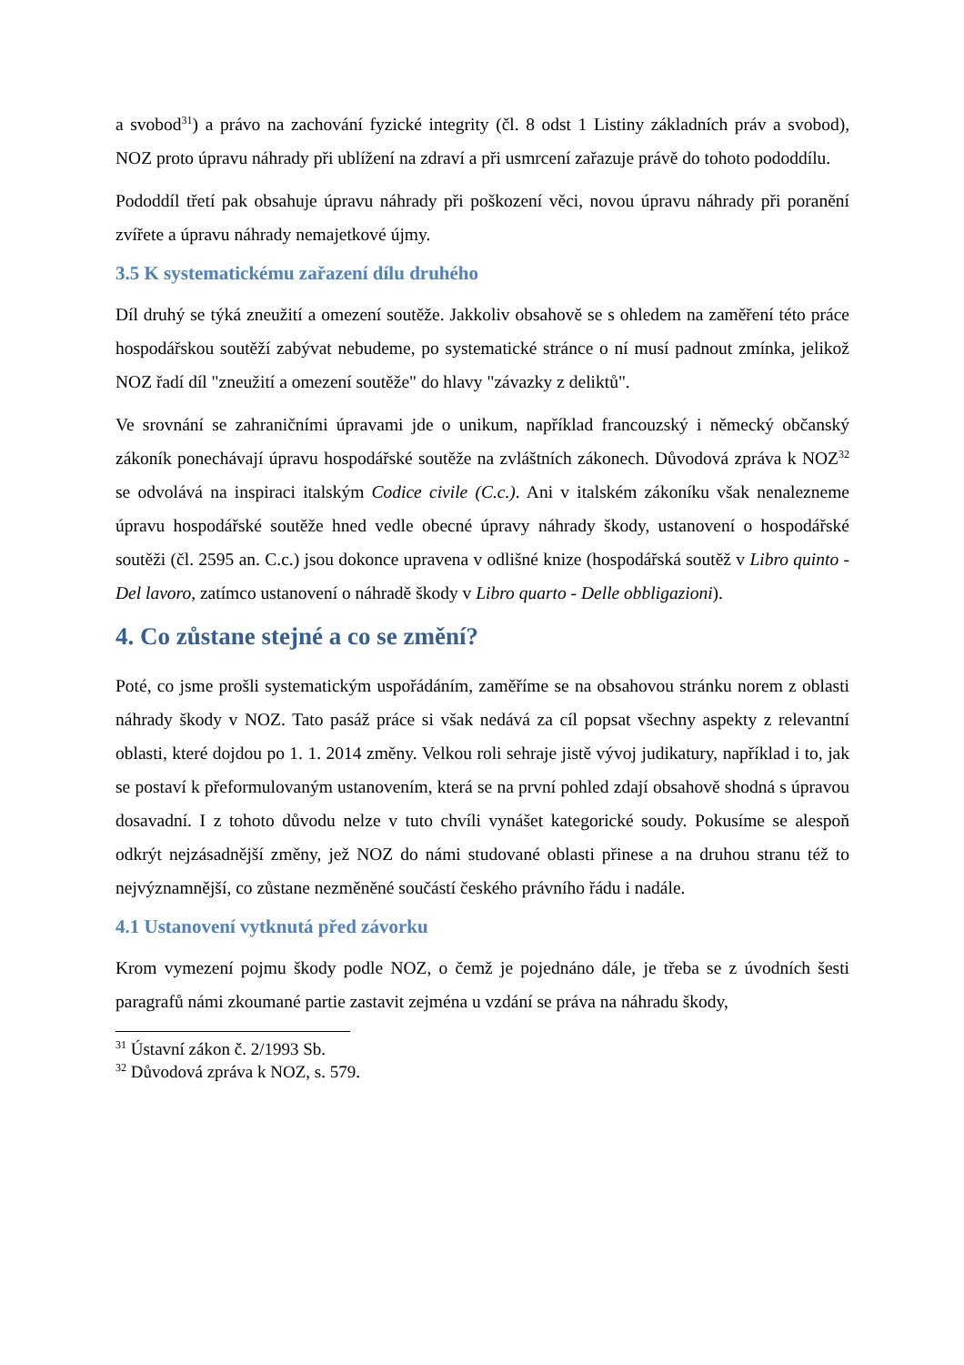a svobod<sup>31</sup>) a právo na zachování fyzické integrity (čl. 8 odst 1 Listiny základních práv a svobod), NOZ proto úpravu náhrady při ublížení na zdraví a při usmrcení zařazuje právě do tohoto pododdílu.
Pododdíl třetí pak obsahuje úpravu náhrady při poškození věci, novou úpravu náhrady při poranění zvířete a úpravu náhrady nemajetkové újmy.
3.5 K systematickému zařazení dílu druhého
Díl druhý se týká zneužití a omezení soutěže. Jakkoliv obsahově se s ohledem na zaměření této práce hospodářskou soutěží zabývat nebudeme, po systematické stránce o ní musí padnout zmínka, jelikož NOZ řadí díl "zneužití a omezení soutěže" do hlavy "závazky z deliktů".
Ve srovnání se zahraničními úpravami jde o unikum, například francouzský i německý občanský zákoník ponechávají úpravu hospodářské soutěže na zvláštních zákonech. Důvodová zpráva k NOZ<sup>32</sup> se odvolává na inspiraci italským Codice civile (C.c.). Ani v italském zákoníku však nenalezneme úpravu hospodářské soutěže hned vedle obecné úpravy náhrady škody, ustanovení o hospodářské soutěži (čl. 2595 an. C.c.) jsou dokonce upravena v odlišné knize (hospodářská soutěž v Libro quinto - Del lavoro, zatímco ustanovení o náhradě škody v Libro quarto - Delle obbligazioni).
4. Co zůstane stejné a co se změní?
Poté, co jsme prošli systematickým uspořádáním, zaměříme se na obsahovou stránku norem z oblasti náhrady škody v NOZ. Tato pasáž práce si však nedává za cíl popsat všechny aspekty z relevantní oblasti, které dojdou po 1. 1. 2014 změny. Velkou roli sehraje jistě vývoj judikatury, například i to, jak se postaví k přeformulovaným ustanovením, která se na první pohled zdají obsahově shodná s úpravou dosavadní. I z tohoto důvodu nelze v tuto chvíli vynášet kategorické soudy. Pokusíme se alespoň odkrýt nejzásadnější změny, jež NOZ do námi studované oblasti přinese a na druhou stranu též to nejvýznamnější, co zůstane nezměněné součástí českého právního řádu i nadále.
4.1 Ustanovení vytknutá před závorku
Krom vymezení pojmu škody podle NOZ, o čemž je pojednáno dále, je třeba se z úvodních šesti paragrafů námi zkoumané partie zastavit zejména u vzdání se práva na náhradu škody,
<sup>31</sup> Ústavní zákon č. 2/1993 Sb.
<sup>32</sup> Důvodová zpráva k NOZ, s. 579.